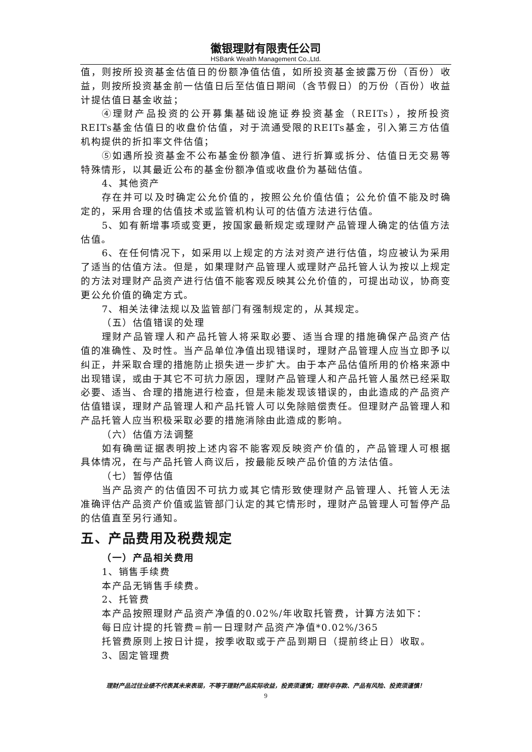徽银理财有限责任公司
HSBank Wealth Management Co.,Ltd.
值，则按所投资基金估值日的份额净值估值，如所投资基金披露万份（百份）收益，则按所投资基金前一估值日后至估值日期间（含节假日）的万份（百份）收益计提估值日基金收益；
④理财产品投资的公开募集基础设施证券投资基金（REITs），按所投资REITs基金估值日的收盘价估值，对于流通受限的REITs基金，引入第三方估值机构提供的折扣率文件估值；
⑤如遇所投资基金不公布基金份额净值、进行折算或拆分、估值日无交易等特殊情形，以其最近公布的基金份额净值或收盘价为基础估值。
4、其他资产
存在并可以及时确定公允价值的，按照公允价值估值；公允价值不能及时确定的，采用合理的估值技术或监管机构认可的估值方法进行估值。
5、如有新增事项或变更，按国家最新规定或理财产品管理人确定的估值方法估值。
6、在任何情况下，如采用以上规定的方法对资产进行估值，均应被认为采用了适当的估值方法。但是，如果理财产品管理人或理财产品托管人认为按以上规定的方法对理财产品资产进行估值不能客观反映其公允价值的，可提出动议，协商变更公允价值的确定方式。
7、相关法律法规以及监管部门有强制规定的，从其规定。
（五）估值错误的处理
理财产品管理人和产品托管人将采取必要、适当合理的措施确保产品资产估值的准确性、及时性。当产品单位净值出现错误时，理财产品管理人应当立即予以纠正，并采取合理的措施防止损失进一步扩大。由于本产品估值所用的价格来源中出现错误，或由于其它不可抗力原因，理财产品管理人和产品托管人虽然已经采取必要、适当、合理的措施进行检查，但是未能发现该错误的，由此造成的产品资产估值错误，理财产品管理人和产品托管人可以免除赔偿责任。但理财产品管理人和产品托管人应当积极采取必要的措施消除由此造成的影响。
（六）估值方法调整
如有确凿证据表明按上述内容不能客观反映资产价值的，产品管理人可根据具体情况，在与产品托管人商议后，按最能反映产品价值的方法估值。
（七）暂停估值
当产品资产的估值因不可抗力或其它情形致使理财产品管理人、托管人无法准确评估产品资产价值或监管部门认定的其它情形时，理财产品管理人可暂停产品的估值直至另行通知。
五、产品费用及税费规定
（一）产品相关费用
1、销售手续费
本产品无销售手续费。
2、托管费
本产品按照理财产品资产净值的0.02%/年收取托管费，计算方法如下：
每日应计提的托管费=前一日理财产品资产净值*0.02%/365
托管费原则上按日计提，按季收取或于产品到期日（提前终止日）收取。
3、固定管理费
理财产品过往业绩不代表其未来表现，不等于理财产品实际收益，投资须谨慎；理财非存款、产品有风险、投资须谨慎！
9